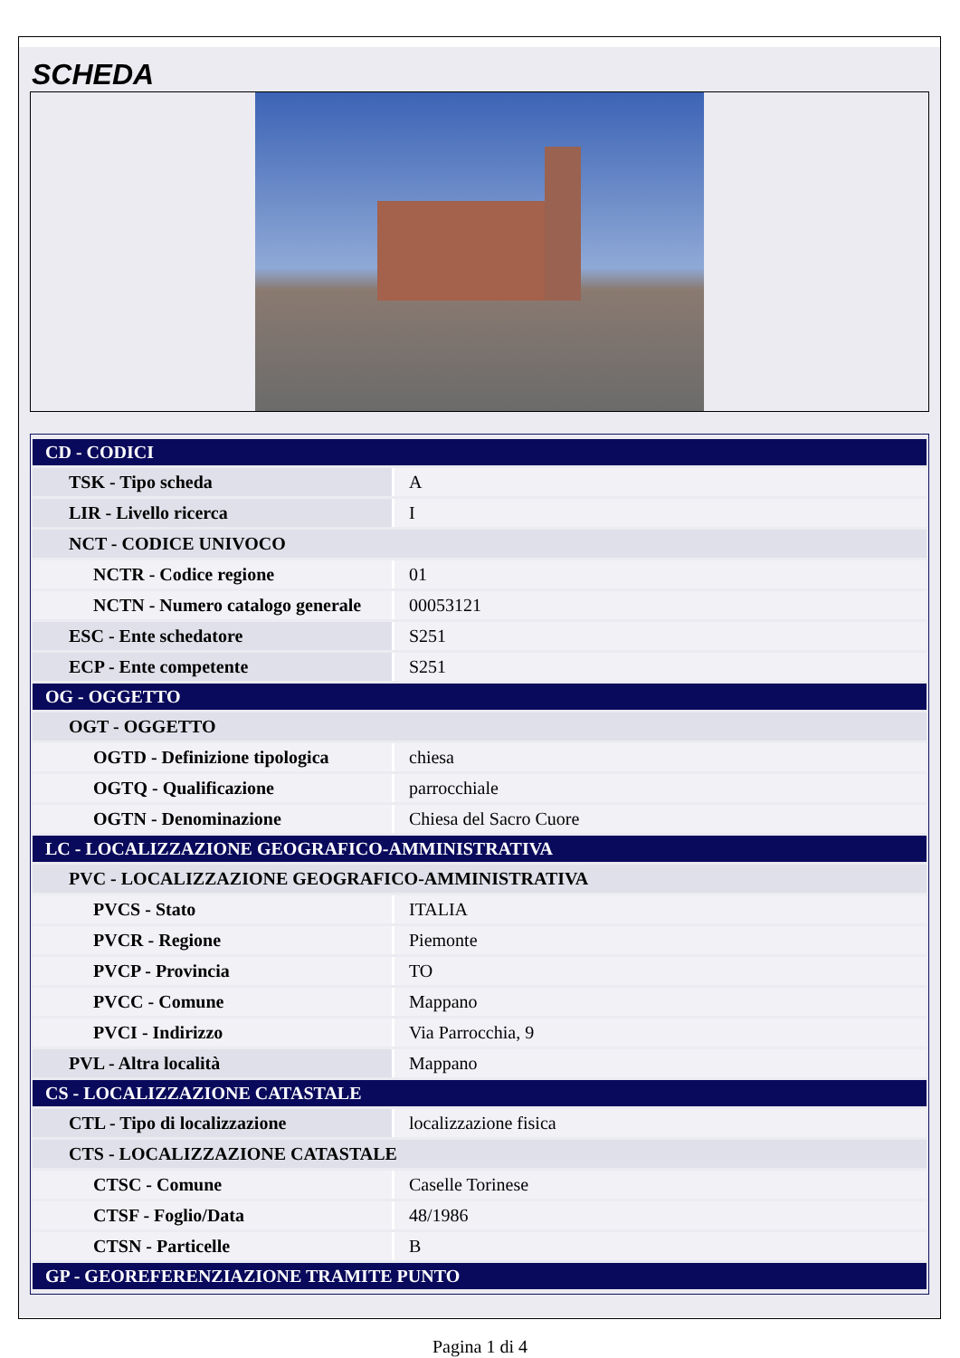SCHEDA
| CD - CODICI | |
| TSK - Tipo scheda | A |
| LIR - Livello ricerca | I |
| NCT - CODICE UNIVOCO | |
| NCTR - Codice regione | 01 |
| NCTN - Numero catalogo generale | 00053121 |
| ESC - Ente schedatore | S251 |
| ECP - Ente competente | S251 |
| OG - OGGETTO | |
| OGT - OGGETTO | |
| OGTD - Definizione tipologica | chiesa |
| OGTQ - Qualificazione | parrocchiale |
| OGTN - Denominazione | Chiesa del Sacro Cuore |
| LC - LOCALIZZAZIONE GEOGRAFICO-AMMINISTRATIVA | |
| PVC - LOCALIZZAZIONE GEOGRAFICO-AMMINISTRATIVA | |
| PVCS - Stato | ITALIA |
| PVCR - Regione | Piemonte |
| PVCP - Provincia | TO |
| PVCC - Comune | Mappano |
| PVCI - Indirizzo | Via Parrocchia, 9 |
| PVL - Altra località | Mappano |
| CS - LOCALIZZAZIONE CATASTALE | |
| CTL - Tipo di localizzazione | localizzazione fisica |
| CTS - LOCALIZZAZIONE CATASTALE | |
| CTSC - Comune | Caselle Torinese |
| CTSF - Foglio/Data | 48/1986 |
| CTSN - Particelle | B |
| GP - GEOREFERENZIAZIONE TRAMITE PUNTO | |
Pagina 1 di 4